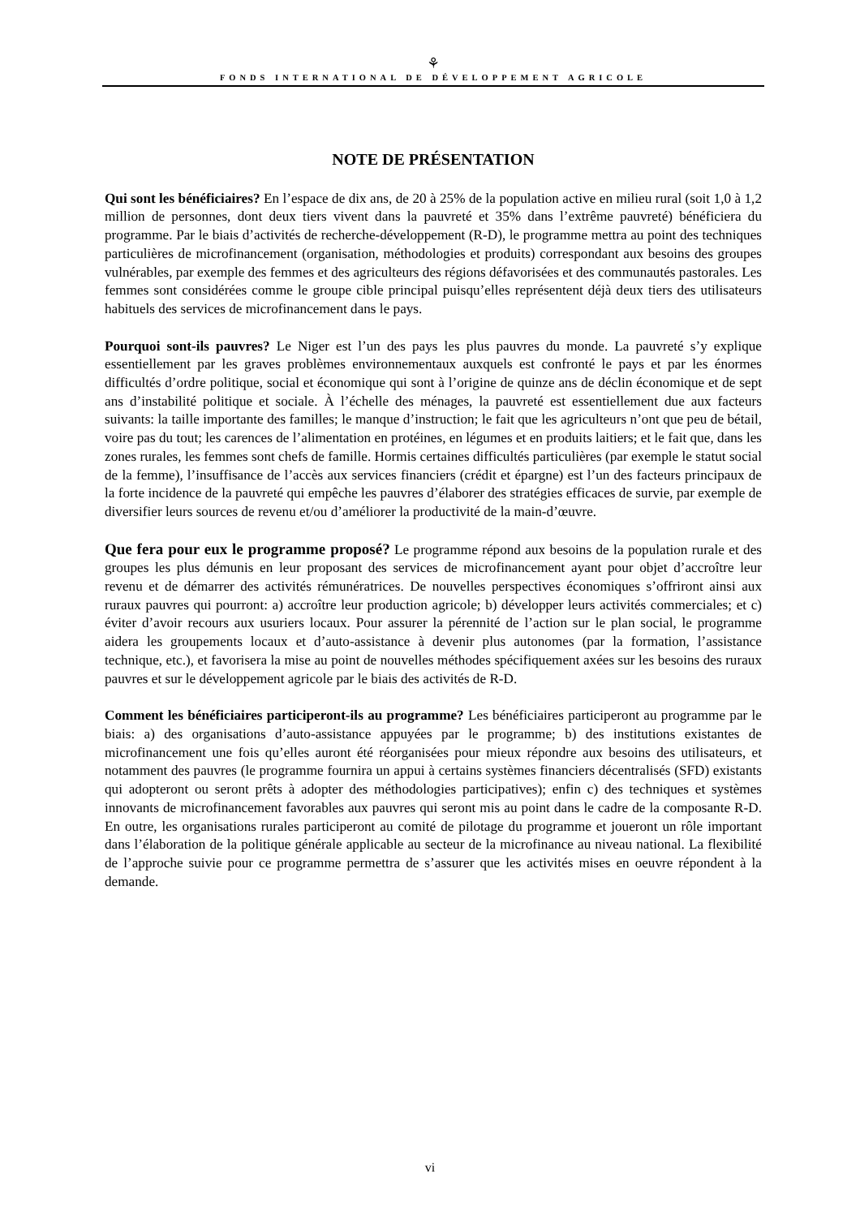⚘
FONDS INTERNATIONAL DE DÉVELOPPEMENT AGRICOLE
NOTE DE PRÉSENTATION
Qui sont les bénéficiaires? En l’espace de dix ans, de 20 à 25% de la population active en milieu rural (soit 1,0 à 1,2 million de personnes, dont deux tiers vivent dans la pauvreté et 35% dans l’extrême pauvreté) bénéficiera du programme. Par le biais d’activités de recherche-développement (R-D), le programme mettra au point des techniques particulières de microfinancement (organisation, méthodologies et produits) correspondant aux besoins des groupes vulnérables, par exemple des femmes et des agriculteurs des régions défavorisées et des communautés pastorales. Les femmes sont considérées comme le groupe cible principal puisqu’elles représentent déjà deux tiers des utilisateurs habituels des services de microfinancement dans le pays.
Pourquoi sont-ils pauvres? Le Niger est l’un des pays les plus pauvres du monde. La pauvreté s’y explique essentiellement par les graves problèmes environnementaux auxquels est confronté le pays et par les énormes difficultés d’ordre politique, social et économique qui sont à l’origine de quinze ans de déclin économique et de sept ans d’instabilité politique et sociale. À l’échelle des ménages, la pauvreté est essentiellement due aux facteurs suivants: la taille importante des familles; le manque d’instruction; le fait que les agriculteurs n’ont que peu de bétail, voire pas du tout; les carences de l’alimentation en protéines, en légumes et en produits laitiers; et le fait que, dans les zones rurales, les femmes sont chefs de famille. Hormis certaines difficultés particulières (par exemple le statut social de la femme), l’insuffisance de l’accès aux services financiers (crédit et épargne) est l’un des facteurs principaux de la forte incidence de la pauvreté qui empêche les pauvres d’élaborer des stratégies efficaces de survie, par exemple de diversifier leurs sources de revenu et/ou d’améliorer la productivité de la main-d’œuvre.
Que fera pour eux le programme proposé? Le programme répond aux besoins de la population rurale et des groupes les plus démunis en leur proposant des services de microfinancement ayant pour objet d’accroître leur revenu et de démarrer des activités rémunératrices. De nouvelles perspectives économiques s’offriront ainsi aux ruraux pauvres qui pourront: a) accroître leur production agricole; b) développer leurs activités commerciales; et c) éviter d’avoir recours aux usuriers locaux. Pour assurer la pérennité de l’action sur le plan social, le programme aidera les groupements locaux et d’auto-assistance à devenir plus autonomes (par la formation, l’assistance technique, etc.), et favorisera la mise au point de nouvelles méthodes spécifiquement axées sur les besoins des ruraux pauvres et sur le développement agricole par le biais des activités de R-D.
Comment les bénéficiaires participeront-ils au programme? Les bénéficiaires participeront au programme par le biais: a) des organisations d’auto-assistance appuyées par le programme; b) des institutions existantes de microfinancement une fois qu’elles auront été réorganisées pour mieux répondre aux besoins des utilisateurs, et notamment des pauvres (le programme fournira un appui à certains systèmes financiers décentralisés (SFD) existants qui adopteront ou seront prêts à adopter des méthodologies participatives); enfin c) des techniques et systèmes innovants de microfinancement favorables aux pauvres qui seront mis au point dans le cadre de la composante R-D. En outre, les organisations rurales participeront au comité de pilotage du programme et joueront un rôle important dans l’élaboration de la politique générale applicable au secteur de la microfinance au niveau national. La flexibilité de l’approche suivie pour ce programme permettra de s’assurer que les activités mises en oeuvre répondent à la demande.
vi